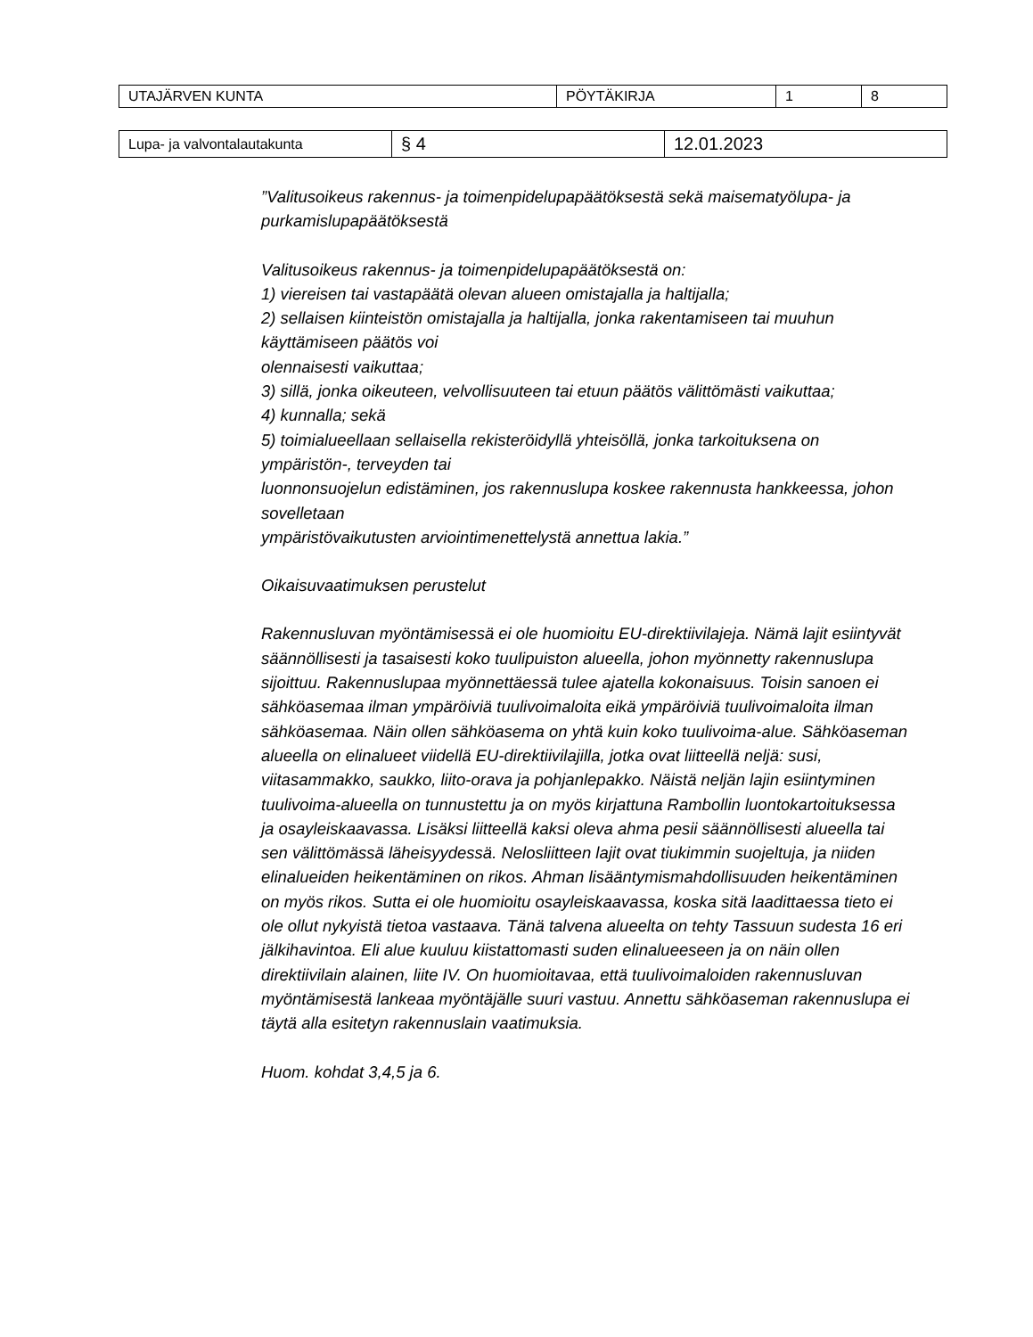| UTAJÄRVEN KUNTA | PÖYTÄKIRJA | 1 | 8 |
| Lupa- ja valvontalautakunta | § 4 | 12.01.2023 |
”Valitusoikeus rakennus- ja toimenpidelupapäätöksestä sekä maisematyölupa- ja purkamislupapäätöksestä
Valitusoikeus rakennus- ja toimenpidelupapäätöksestä on:
1) viereisen tai vastapäätä olevan alueen omistajalla ja haltijalla;
2) sellaisen kiinteistön omistajalla ja haltijalla, jonka rakentamiseen tai muuhun käyttämiseen päätös voi
olennaisesti vaikuttaa;
3) sillä, jonka oikeuteen, velvollisuuteen tai etuun päätös välittömästi vaikuttaa;
4) kunnalla; sekä
5) toimialueellaan sellaisella rekisteröidyllä yhteisöllä, jonka tarkoituksena on ympäristön-, terveyden tai
luonnonsuojelun edistäminen, jos rakennuslupa koskee rakennusta hankkeessa, johon sovelletaan
ympäristövaikutusten arviointimenettelystä annettua lakia.”
Oikaisuvaatimuksen perustelut
Rakennusluvan myöntämisessä ei ole huomioitu EU-direktiivilajeja. Nämä lajit esiintyvät säännöllisesti ja tasaisesti koko tuulipuiston alueella, johon myönnetty rakennuslupa sijoittuu. Rakennuslupaa myönnettäessä tulee ajatella kokonaisuus. Toisin sanoen ei sähköasemaa ilman ympäröiviä tuulivoimaloita eikä ympäröiviä tuulivoimaloita ilman sähköasemaa. Näin ollen sähköasema on yhtä kuin koko tuulivoima-alue. Sähköaseman alueella on elinalueet viidellä EU-direktiivilajilla, jotka ovat liitteellä neljä: susi, viitasammakko, saukko, liito-orava ja pohjanlepakko. Näistä neljän lajin esiintyminen tuulivoima-alueella on tunnustettu ja on myös kirjattuna Rambollin luontokartoituksessa ja osayleiskaavassa. Lisäksi liitteellä kaksi oleva ahma pesii säännöllisesti alueella tai sen välittömässä läheisyydessä. Nelosliitteen lajit ovat tiukimmin suojeltuja, ja niiden elinalueiden heikentäminen on rikos. Ahman lisääntymismahdollisuuden heikentäminen on myös rikos. Sutta ei ole huomioitu osayleiskaavassa, koska sitä laadittaessa tieto ei ole ollut nykyistä tietoa vastaava. Tänä talvena alueelta on tehty Tassuun sudesta 16 eri jälkihavintoa. Eli alue kuuluu kiistattomasti suden elinalueeseen ja on näin ollen direktiivilain alainen, liite IV. On huomioitavaa, että tuulivoimaloiden rakennusluvan myöntämisestä lankeaa myöntäjälle suuri vastuu. Annettu sähköaseman rakennuslupa ei täytä alla esitetyn rakennuslain vaatimuksia.
Huom. kohdat 3,4,5 ja 6.